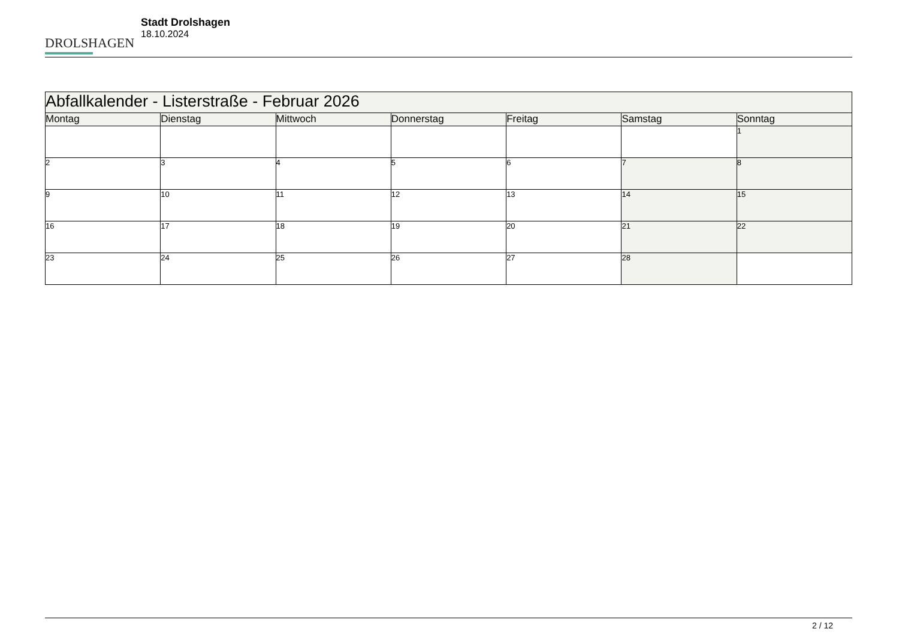DROLSHAGEN
Stadt Drolshagen
18.10.2024
| Abfallkalender - Listerstraße - Februar 2026 | | | | | | |
| --- | --- | --- | --- | --- | --- | --- |
| Montag | Dienstag | Mittwoch | Donnerstag | Freitag | Samstag | Sonntag |
| | | | | | | 1 |
| 2 | 3 | 4 | 5 | 6 | 7 | 8 |
| 9 | 10 | 11 | 12 | 13 | 14 | 15 |
| 16 | 17 | 18 | 19 | 20 | 21 | 22 |
| 23 | 24 | 25 | 26 | 27 | 28 | |
2 / 12